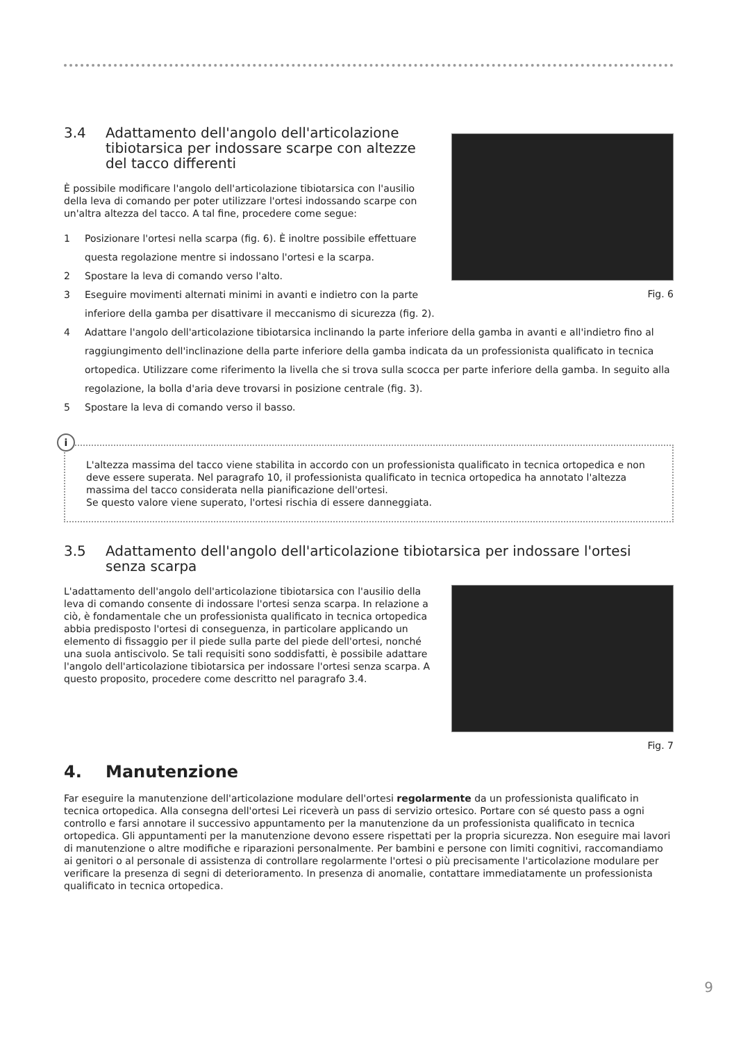Fig. 6
3.4 Adattamento dell'angolo dell'articolazione tibiotarsica per indossare scarpe con altezze del tacco differenti
È possibile modificare l'angolo dell'articolazione tibiotarsica con l'ausilio della leva di comando per poter utilizzare l'ortesi indossando scarpe con un'altra altezza del tacco. A tal fine, procedere come segue:
1 Posizionare l'ortesi nella scarpa (fig. 6). È inoltre possibile effettuare questa regolazione mentre si indossano l'ortesi e la scarpa.
2 Spostare la leva di comando verso l'alto.
3 Eseguire movimenti alternati minimi in avanti e indietro con la parte inferiore della gamba per disattivare il meccanismo di sicurezza (fig. 2).
4 Adattare l'angolo dell'articolazione tibiotarsica inclinando la parte inferiore della gamba in avanti e all'indietro fino al raggiungimento dell'inclinazione della parte inferiore della gamba indicata da un professionista qualificato in tecnica ortopedica. Utilizzare come riferimento la livella che si trova sulla scocca per parte inferiore della gamba. In seguito alla regolazione, la bolla d'aria deve trovarsi in posizione centrale (fig. 3).
5 Spostare la leva di comando verso il basso.
i
L'altezza massima del tacco viene stabilita in accordo con un professionista qualificato in tecnica ortopedica e non deve essere superata. Nel paragrafo 10, il professionista qualificato in tecnica ortopedica ha annotato l'altezza massima del tacco considerata nella pianificazione dell'ortesi.
Se questo valore viene superato, l'ortesi rischia di essere danneggiata.
3.5 Adattamento dell'angolo dell'articolazione tibiotarsica per indossare l'ortesi senza scarpa
Fig. 7
L'adattamento dell'angolo dell'articolazione tibiotarsica con l'ausilio della leva di comando consente di indossare l'ortesi senza scarpa. In relazione a ciò, è fondamentale che un professionista qualificato in tecnica ortopedica abbia predisposto l'ortesi di conseguenza, in particolare applicando un elemento di fissaggio per il piede sulla parte del piede dell'ortesi, nonché una suola antiscivolo. Se tali requisiti sono soddisfatti, è possibile adattare l'angolo dell'articolazione tibiotarsica per indossare l'ortesi senza scarpa. A questo proposito, procedere come descritto nel paragrafo 3.4.
4. Manutenzione
Far eseguire la manutenzione dell'articolazione modulare dell'ortesi regolarmente da un professionista qualificato in tecnica ortopedica. Alla consegna dell'ortesi Lei riceverà un pass di servizio ortesico. Portare con sé questo pass a ogni controllo e farsi annotare il successivo appuntamento per la manutenzione da un professionista qualificato in tecnica ortopedica. Gli appuntamenti per la manutenzione devono essere rispettati per la propria sicurezza. Non eseguire mai lavori di manutenzione o altre modifiche e riparazioni personalmente. Per bambini e persone con limiti cognitivi, raccomandiamo ai genitori o al personale di assistenza di controllare regolarmente l'ortesi o più precisamente l'articolazione modulare per verificare la presenza di segni di deterioramento. In presenza di anomalie, contattare immediatamente un professionista qualificato in tecnica ortopedica.
9